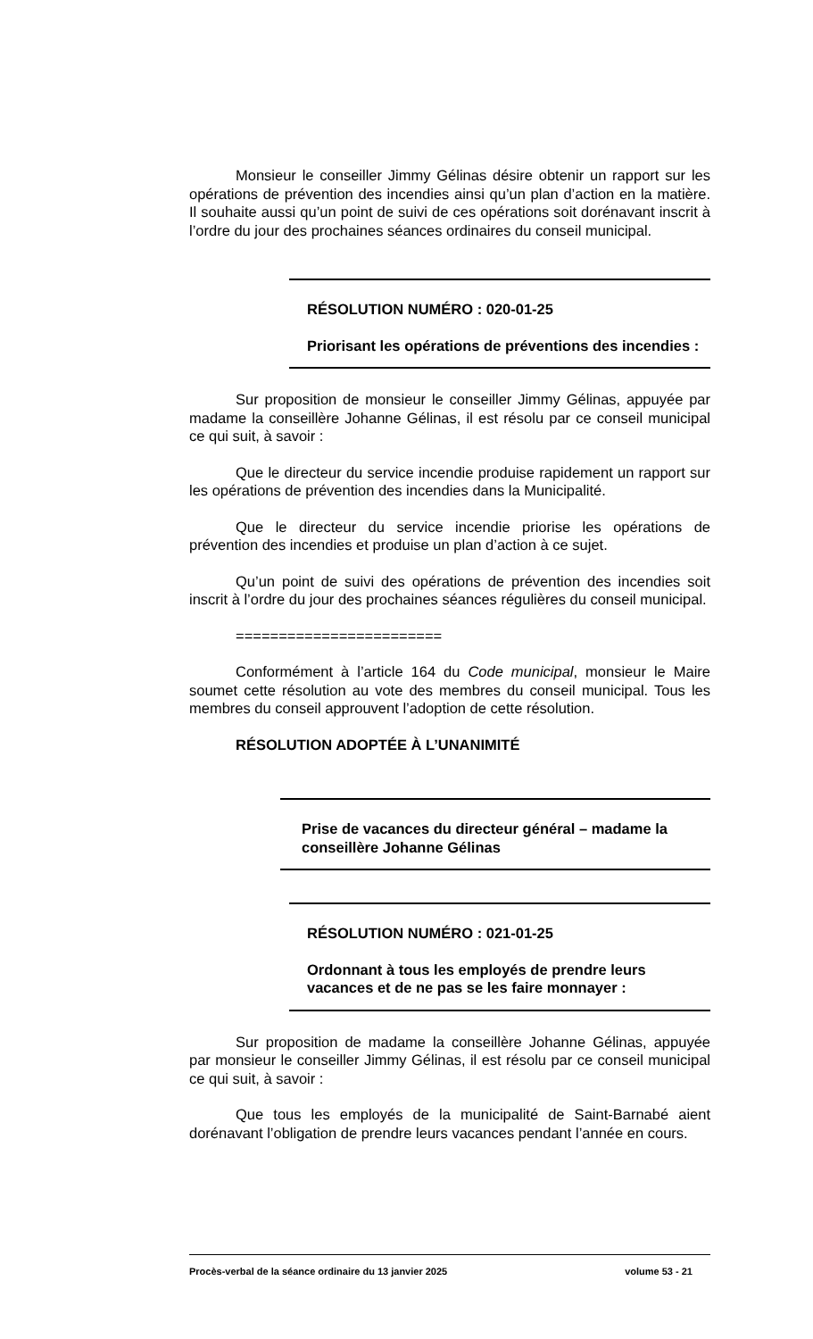Monsieur le conseiller Jimmy Gélinas désire obtenir un rapport sur les opérations de prévention des incendies ainsi qu’un plan d’action en la matière. Il souhaite aussi qu’un point de suivi de ces opérations soit dorénavant inscrit à l’ordre du jour des prochaines séances ordinaires du conseil municipal.
RÉSOLUTION NUMÉRO : 020-01-25
Priorisant les opérations de préventions des incendies :
Sur proposition de monsieur le conseiller Jimmy Gélinas, appuyée par madame la conseillère Johanne Gélinas, il est résolu par ce conseil municipal ce qui suit, à savoir :
Que le directeur du service incendie produise rapidement un rapport sur les opérations de prévention des incendies dans la Municipalité.
Que le directeur du service incendie priorise les opérations de prévention des incendies et produise un plan d’action à ce sujet.
Qu’un point de suivi des opérations de prévention des incendies soit inscrit à l’ordre du jour des prochaines séances régulières du conseil municipal.
========================
Conformément à l’article 164 du Code municipal, monsieur le Maire soumet cette résolution au vote des membres du conseil municipal. Tous les membres du conseil approuvent l’adoption de cette résolution.
RÉSOLUTION ADOPTÉE À L’UNANIMITÉ
Prise de vacances du directeur général – madame la conseillère Johanne Gélinas
RÉSOLUTION NUMÉRO : 021-01-25
Ordonnant à tous les employés de prendre leurs vacances et de ne pas se les faire monnayer :
Sur proposition de madame la conseillère Johanne Gélinas, appuyée par monsieur le conseiller Jimmy Gélinas, il est résolu par ce conseil municipal ce qui suit, à savoir :
Que tous les employés de la municipalité de Saint-Barnabé aient dorénavant l’obligation de prendre leurs vacances pendant l’année en cours.
Procès-verbal de la séance ordinaire du 13 janvier 2025 volume 53 - 21